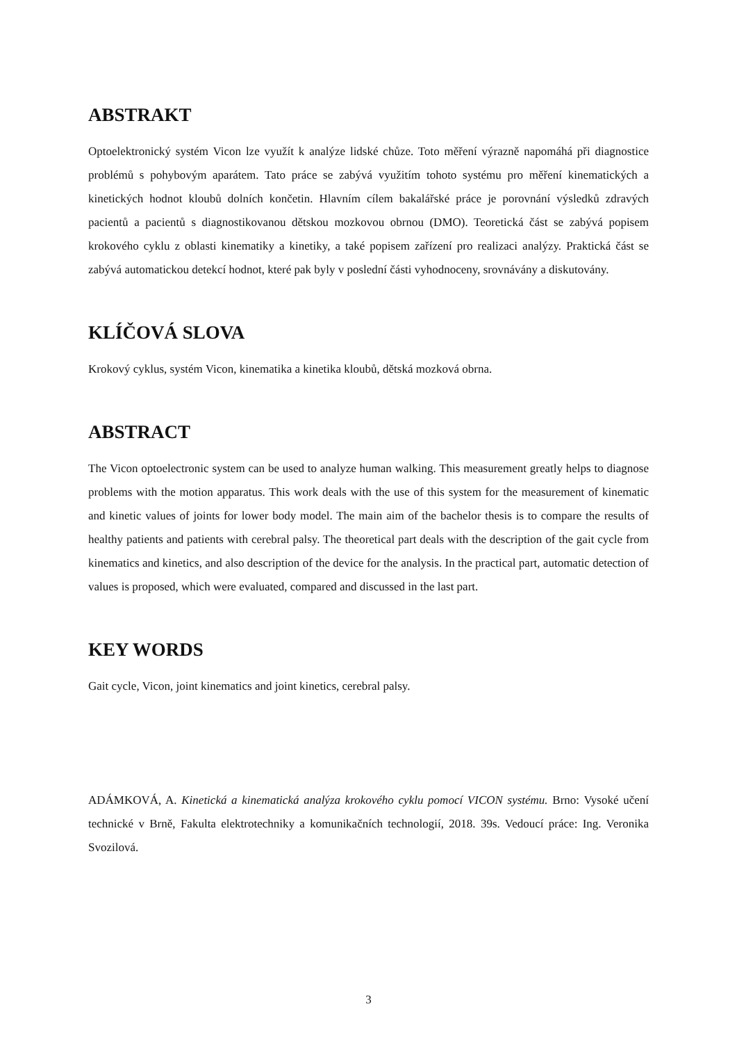ABSTRAKT
Optoelektronický systém Vicon lze využít k analýze lidské chůze. Toto měření výrazně napomáhá při diagnostice problémů s pohybovým aparátem. Tato práce se zabývá využitím tohoto systému pro měření kinematických a kinetických hodnot kloubů dolních končetin. Hlavním cílem bakalářské práce je porovnání výsledků zdravých pacientů a pacientů s diagnostikovanou dětskou mozkovou obrnou (DMO). Teoretická část se zabývá popisem krokového cyklu z oblasti kinematiky a kinetiky, a také popisem zařízení pro realizaci analýzy. Praktická část se zabývá automatickou detekcí hodnot, které pak byly v poslední části vyhodnoceny, srovnávány a diskutovány.
KLÍČOVÁ SLOVA
Krokový cyklus, systém Vicon, kinematika a kinetika kloubů, dětská mozková obrna.
ABSTRACT
The Vicon optoelectronic system can be used to analyze human walking. This measurement greatly helps to diagnose problems with the motion apparatus. This work deals with the use of this system for the measurement of kinematic and kinetic values of joints for lower body model. The main aim of the bachelor thesis is to compare the results of healthy patients and patients with cerebral palsy. The theoretical part deals with the description of the gait cycle from kinematics and kinetics, and also description of the device for the analysis. In the practical part, automatic detection of values is proposed, which were evaluated, compared and discussed in the last part.
KEY WORDS
Gait cycle, Vicon, joint kinematics and joint kinetics, cerebral palsy.
ADÁMKOVÁ, A. Kinetická a kinematická analýza krokového cyklu pomocí VICON systému. Brno: Vysoké učení technické v Brně, Fakulta elektrotechniky a komunikačních technologií, 2018. 39s. Vedoucí práce: Ing. Veronika Svozilová.
3